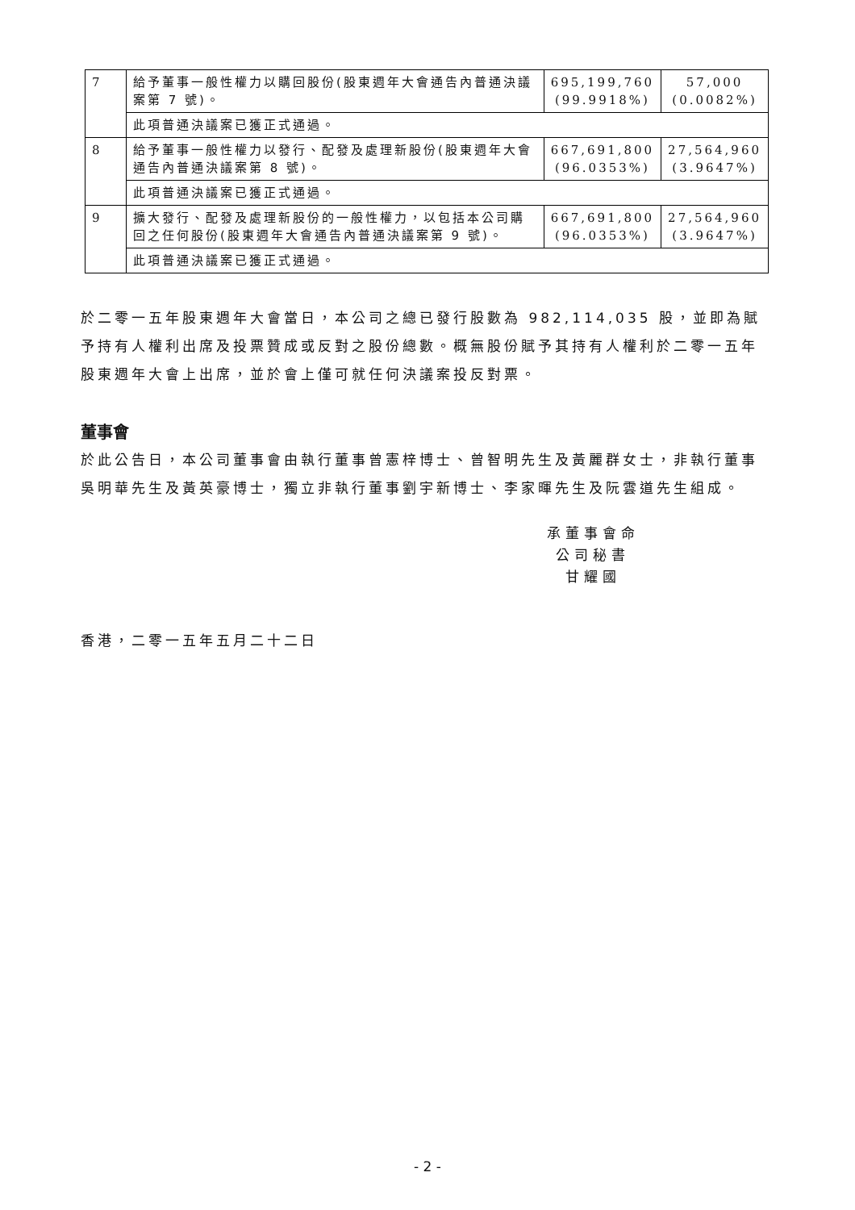| 7 | 給予董事一般性權力以購回股份(股東週年大會通告內普通決議案第 7 號)。 | 695,199,760 (99.9918%) | 57,000 (0.0082%) |
| | 此項普通決議案已獲正式通過。 | | |
| 8 | 給予董事一般性權力以發行、配發及處理新股份(股東週年大會通告內普通決議案第 8 號)。 | 667,691,800 (96.0353%) | 27,564,960 (3.9647%) |
| | 此項普通決議案已獲正式通過。 | | |
| 9 | 擴大發行、配發及處理新股份的一般性權力，以包括本公司購回之任何股份(股東週年大會通告內普通決議案第 9 號)。 | 667,691,800 (96.0353%) | 27,564,960 (3.9647%) |
| | 此項普通決議案已獲正式通過。 | | |
於二零一五年股東週年大會當日，本公司之總已發行股數為 982,114,035 股，並即為賦予持有人權利出席及投票贊成或反對之股份總數。概無股份賦予其持有人權利於二零一五年股東週年大會上出席，並於會上僅可就任何決議案投反對票。
董事會
於此公告日，本公司董事會由執行董事曾憲梓博士、曾智明先生及黃麗群女士，非執行董事吳明華先生及黃英豪博士，獨立非執行董事劉宇新博士、李家暉先生及阮雲道先生組成。
承董事會命
公司秘書
甘耀國
香港，二零一五年五月二十二日
- 2 -